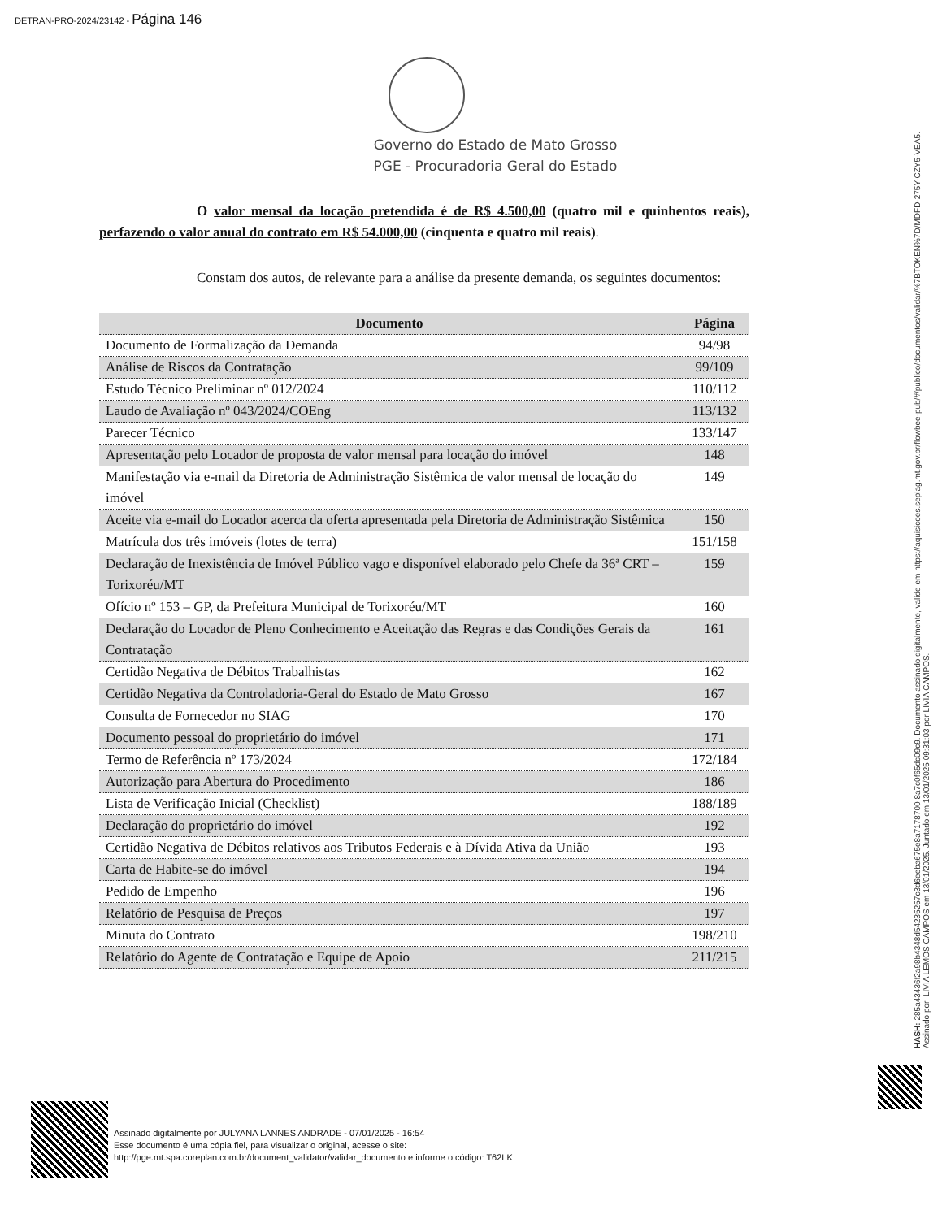DETRAN-PRO-2024/23142 - Página 146
Governo do Estado de Mato Grosso
PGE - Procuradoria Geral do Estado
O valor mensal da locação pretendida é de R$ 4.500,00 (quatro mil e quinhentos reais), perfazendo o valor anual do contrato em R$ 54.000,00 (cinquenta e quatro mil reais).
Constam dos autos, de relevante para a análise da presente demanda, os seguintes documentos:
| Documento | Página |
| --- | --- |
| Documento de Formalização da Demanda | 94/98 |
| Análise de Riscos da Contratação | 99/109 |
| Estudo Técnico Preliminar nº 012/2024 | 110/112 |
| Laudo de Avaliação nº 043/2024/COEng | 113/132 |
| Parecer Técnico | 133/147 |
| Apresentação pelo Locador de proposta de valor mensal para locação do imóvel | 148 |
| Manifestação via e-mail da Diretoria de Administração Sistêmica de valor mensal de locação do imóvel | 149 |
| Aceite via e-mail do Locador acerca da oferta apresentada pela Diretoria de Administração Sistêmica | 150 |
| Matrícula dos três imóveis (lotes de terra) | 151/158 |
| Declaração de Inexistência de Imóvel Público vago e disponível elaborado pelo Chefe da 36ª CRT – Torixoréu/MT | 159 |
| Ofício nº 153 – GP, da Prefeitura Municipal de Torixoréu/MT | 160 |
| Declaração do Locador de Pleno Conhecimento e Aceitação das Regras e das Condições Gerais da Contratação | 161 |
| Certidão Negativa de Débitos Trabalhistas | 162 |
| Certidão Negativa da Controladoria-Geral do Estado de Mato Grosso | 167 |
| Consulta de Fornecedor no SIAG | 170 |
| Documento pessoal do proprietário do imóvel | 171 |
| Termo de Referência nº 173/2024 | 172/184 |
| Autorização para Abertura do Procedimento | 186 |
| Lista de Verificação Inicial (Checklist) | 188/189 |
| Declaração do proprietário do imóvel | 192 |
| Certidão Negativa de Débitos relativos aos Tributos Federais e à Dívida Ativa da União | 193 |
| Carta de Habite-se do imóvel | 194 |
| Pedido de Empenho | 196 |
| Relatório de Pesquisa de Preços | 197 |
| Minuta do Contrato | 198/210 |
| Relatório do Agente de Contratação e Equipe de Apoio | 211/215 |
HASH: 285a43436f2a98b4348d54235257c3d6eeba675e8a7178700 8a7c0f65dc09c9. Documento assinado digitalmente, valide em https://aquisicoes.seplag.mt.gov.br/flowbee-pub/#/publico/documentos/validar/%7BTOKEN%7D/MDFD-275Y-CZY5-VEA5.
Assinado por: LIVIA LEMOS CAMPOS em 13/01/2025. Juntado em 13/01/2025 09:31:03 por LIVIA CAMPOS.
Assinado digitalmente por JULYANA LANNES ANDRADE - 07/01/2025 - 16:54
Esse documento é uma cópia fiel, para visualizar o original, acesse o site:
http://pge.mt.spa.coreplan.com.br/document_validator/validar_documento e informe o código: T62LK